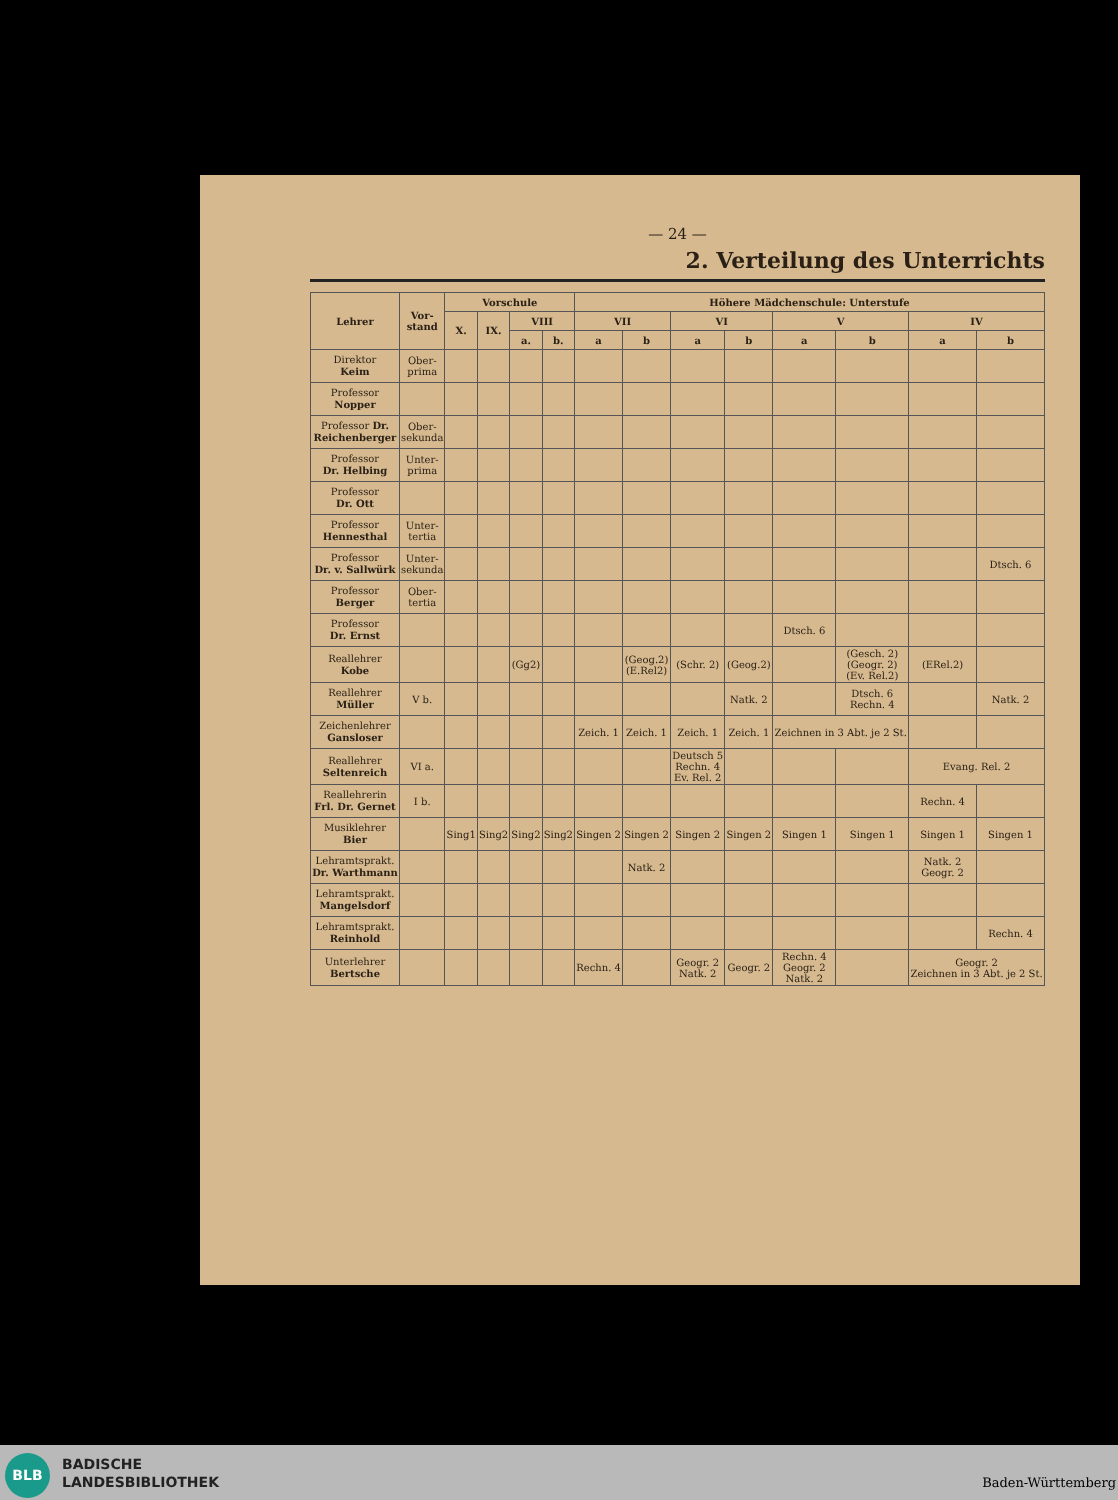— 24 —
2. Verteilung des Unterrichts
| Lehrer | Vor- stand | Vorschule | | | | Höhere Mädchenschule: Unterstufe | | | | | | | |
| --- | --- | --- | --- | --- | --- | --- | --- | --- | --- | --- | --- | --- | --- |
| | | X. | IX. | VIII | | VII | | VI | | V | | IV | |
| | | | | a. | b. | a | b | a | b | a | b | a | b |
| Direktor Keim | Ober- prima | | | | | | | | | | | | |
| Professor Nopper | | | | | | | | | | | | | |
| Professor Dr. Reichenberger | Ober- sekunda | | | | | | | | | | | | |
| Professor Dr. Helbing | Unter- prima | | | | | | | | | | | | |
| Professor Dr. Ott | | | | | | | | | | | | | |
| Professor Hennesthal | Unter- tertia | | | | | | | | | | | | |
| Professor Dr. v. Sallwürk | Unter- sekunda | | | | | | | | | | | | Dtsch. 6 |
| Professor Berger | Ober- tertia | | | | | | | | | | | | |
| Professor Dr. Ernst | | | | | | | | | | Dtsch. 6 | | | |
| Reallehrer Kobe | | | | (Gg2) | | | (Geog.2) (E.Rel2) | (Schr. 2) | (Geog.2) | | (Gesch. 2) (Geogr. 2) (Ev. Rel.2) | (ERel.2) | |
| Reallehrer Müller | V b. | | | | | | | | Natk. 2 | | Dtsch. 6 Rechn. 4 | | Natk. 2 |
| Zeichenlehrer Gansloser | | | | | | Zeich. 1 | Zeich. 1 | Zeich. 1 | Zeich. 1 | Zeichnen in 3 Abt. je 2 St. | | | |
| Reallehrer Seltenreich | VI a. | | | | | | | Deutsch 5 Rechn. 4 Ev. Rel. 2 | | | | Evang. Rel. 2 | |
| Reallehrerin Frl. Dr. Gernet | I b. | | | | | | | | | | | Rechn. 4 | |
| Musiklehrer Bier | | Sing1 | Sing2 | Sing2 | Sing2 | Singen 2 | Singen 2 | Singen 2 | Singen 2 | Singen 1 | Singen 1 | Singen 1 | Singen 1 |
| Lehramtsprakt. Dr. Warthmann | | | | | | | Natk. 2 | | | | | Natk. 2 Geogr. 2 | |
| Lehramtsprakt. Mangelsdorf | | | | | | | | | | | | | |
| Lehramtsprakt. Reinhold | | | | | | | | | | | | | Rechn. 4 |
| Unterlehrer Bertsche | | | | | | Rechn. 4 | | Geogr. 2 Natk. 2 | Geogr. 2 | Rechn. 4 Geogr. 2 Natk. 2 | | Geogr. 2 Zeichnen in 3 Abt. je 2 St. | |
BLB
BADISCHE
LANDESBIBLIOTHEK
Baden-Württemberg